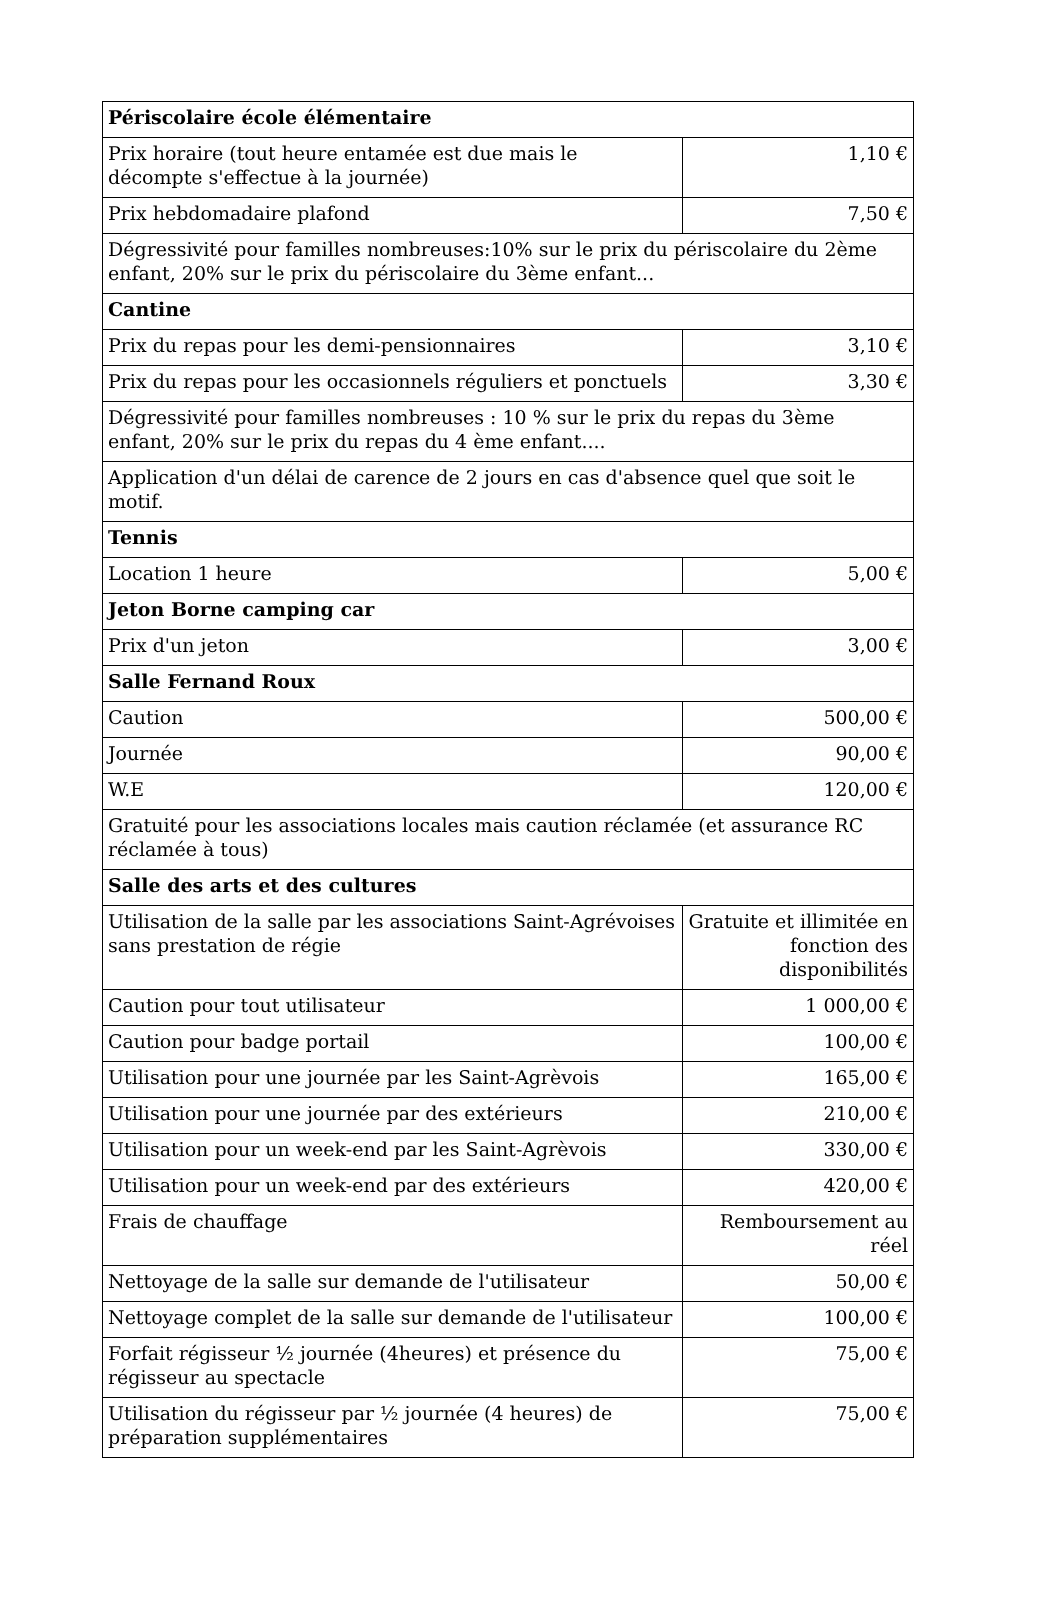| Périscolaire école élémentaire | |
| Prix horaire (tout heure entamée est due mais le décompte s'effectue à la journée) | 1,10 € |
| Prix hebdomadaire plafond | 7,50 € |
| Dégressivité pour familles nombreuses:10% sur le prix du périscolaire du 2ème enfant, 20% sur le prix du périscolaire du 3ème enfant... | |
| Cantine | |
| Prix du repas pour les demi-pensionnaires | 3,10 € |
| Prix du repas pour les occasionnels réguliers et ponctuels | 3,30 € |
| Dégressivité pour familles nombreuses : 10 % sur le prix du repas du 3ème enfant, 20% sur le prix du repas du 4 ème enfant.... | |
| Application d'un délai de carence de 2 jours en cas d'absence quel que soit le motif. | |
| Tennis | |
| Location 1 heure | 5,00 € |
| Jeton Borne camping car | |
| Prix d'un jeton | 3,00 € |
| Salle Fernand Roux | |
| Caution | 500,00 € |
| Journée | 90,00 € |
| W.E | 120,00 € |
| Gratuité pour les associations locales mais caution réclamée (et assurance RC réclamée à tous) | |
| Salle des arts et des cultures | |
| Utilisation de la salle par les associations Saint-Agrévoises sans prestation de régie | Gratuite et illimitée en fonction des disponibilités |
| Caution pour tout utilisateur | 1 000,00 € |
| Caution pour badge portail | 100,00 € |
| Utilisation pour une journée par les Saint-Agrèvois | 165,00 € |
| Utilisation pour une journée par des extérieurs | 210,00 € |
| Utilisation pour un week-end par les Saint-Agrèvois | 330,00 € |
| Utilisation pour un week-end par des extérieurs | 420,00 € |
| Frais de chauffage | Remboursement au réel |
| Nettoyage de la salle sur demande de l'utilisateur | 50,00 € |
| Nettoyage complet de la salle sur demande de l'utilisateur | 100,00 € |
| Forfait régisseur ½ journée (4heures) et présence du régisseur au spectacle | 75,00 € |
| Utilisation du régisseur par ½ journée (4 heures) de préparation supplémentaires | 75,00 € |